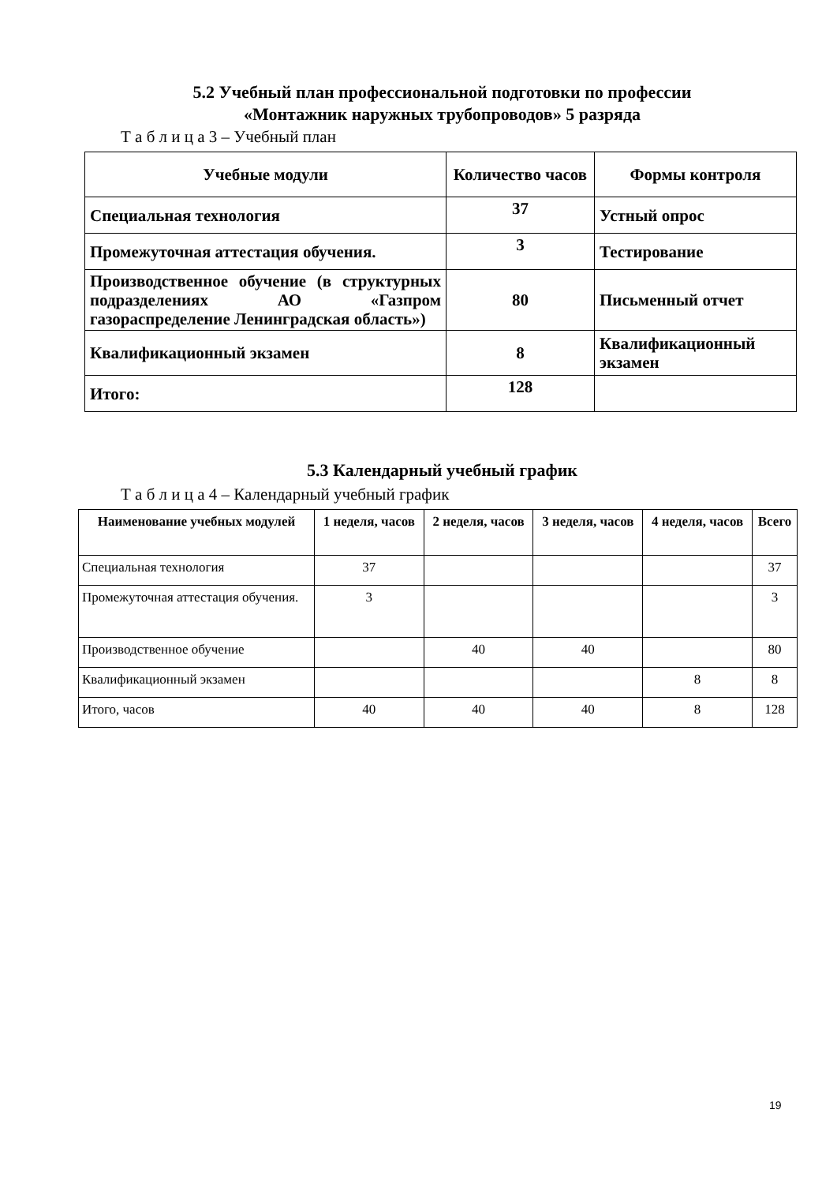5.2 Учебный план профессиональной подготовки по профессии
«Монтажник наружных трубопроводов» 5 разряда
Т а б л и ц а 3 – Учебный план
| Учебные модули | Количество часов | Формы контроля |
| --- | --- | --- |
| Специальная технология | 37 | Устный опрос |
| Промежуточная аттестация обучения. | 3 | Тестирование |
| Производственное обучение (в структурных подразделениях АО «Газпром газораспределение Ленинградская область») | 80 | Письменный отчет |
| Квалификационный экзамен | 8 | Квалификационный экзамен |
| Итого: | 128 | |
5.3 Календарный учебный график
Т а б л и ц а 4 – Календарный учебный график
| Наименование учебных модулей | 1 неделя, часов | 2 неделя, часов | 3 неделя, часов | 4 неделя, часов | Всего |
| --- | --- | --- | --- | --- | --- |
| Специальная технология | 37 | | | | 37 |
| Промежуточная аттестация обучения. | 3 | | | | 3 |
| Производственное обучение | | 40 | 40 | | 80 |
| Квалификационный экзамен | | | | 8 | 8 |
| Итого, часов | 40 | 40 | 40 | 8 | 128 |
19